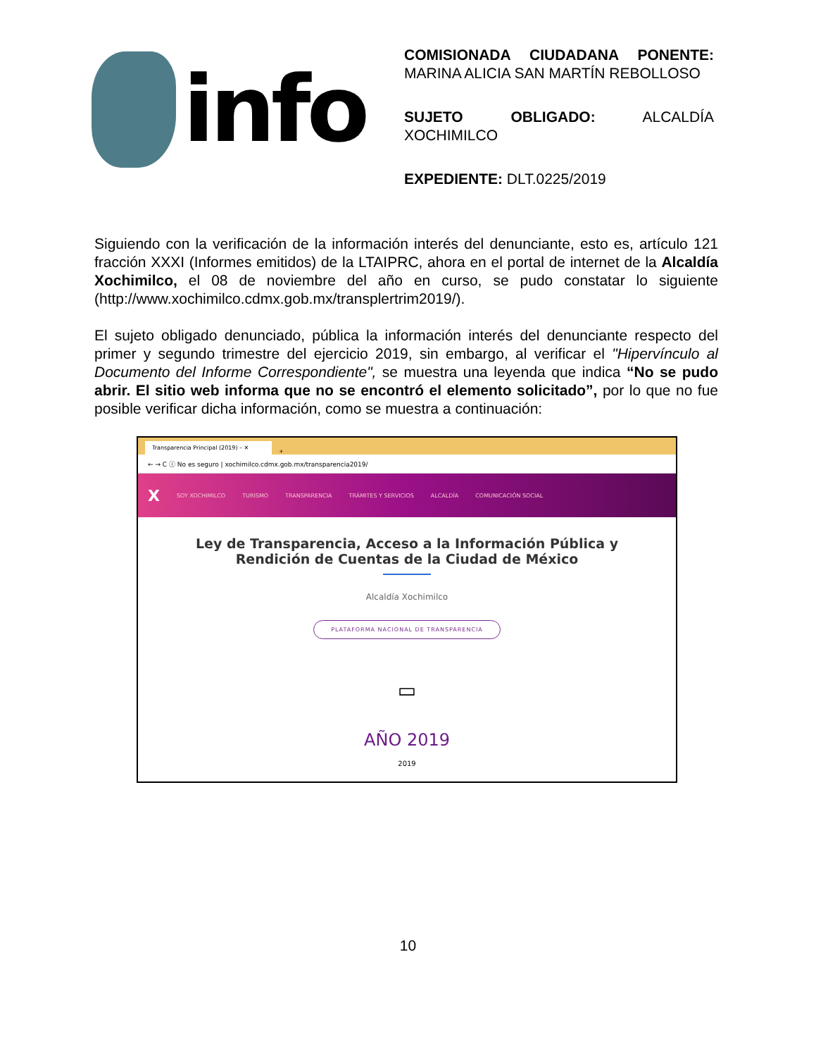info
COMISIONADA CIUDADANA PONENTE: MARINA ALICIA SAN MARTÍN REBOLLOSO
SUJETO OBLIGADO: ALCALDÍA XOCHIMILCO
EXPEDIENTE: DLT.0225/2019
Siguiendo con la verificación de la información interés del denunciante, esto es, artículo 121 fracción XXXI (Informes emitidos) de la LTAIPRC, ahora en el portal de internet de la Alcaldía Xochimilco, el 08 de noviembre del año en curso, se pudo constatar lo siguiente (http://www.xochimilco.cdmx.gob.mx/transplertrim2019/).
El sujeto obligado denunciado, pública la información interés del denunciante respecto del primer y segundo trimestre del ejercicio 2019, sin embargo, al verificar el "Hipervínculo al Documento del Informe Correspondiente", se muestra una leyenda que indica “No se pudo abrir. El sitio web informa que no se encontró el elemento solicitado”, por lo que no fue posible verificar dicha información, como se muestra a continuación:
Transparencia Principal (2019) – ✕
+
← → C ⓘ No es seguro | xochimilco.cdmx.gob.mx/transparencia2019/
X SOY XOCHIMILCO TURISMO TRANSPARENCIA TRÁMITES Y SERVICIOS ALCALDÍA COMUNICACIÓN SOCIAL
Ley de Transparencia, Acceso a la Información Pública y Rendición de Cuentas de la Ciudad de México
Alcaldía Xochimilco
PLATAFORMA NACIONAL DE TRANSPARENCIA
▭
AÑO 2019
2019
10